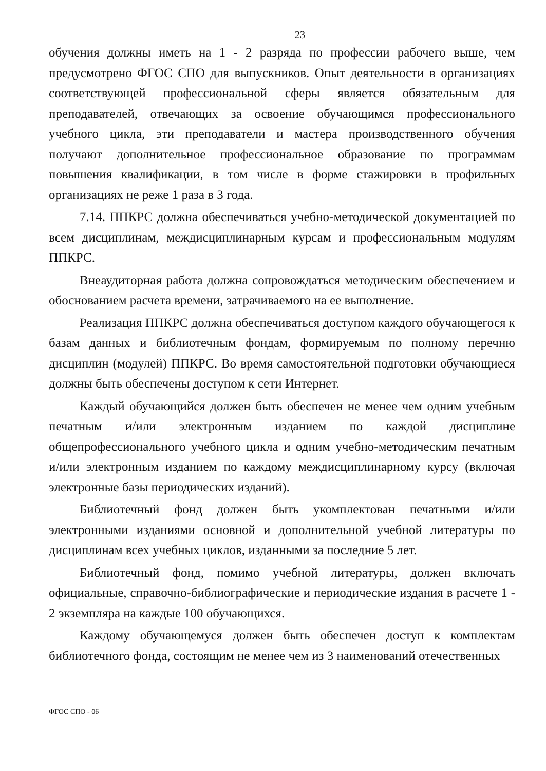23
обучения должны иметь на 1 - 2 разряда по профессии рабочего выше, чем предусмотрено ФГОС СПО для выпускников. Опыт деятельности в организациях соответствующей профессиональной сферы является обязательным для преподавателей, отвечающих за освоение обучающимся профессионального учебного цикла, эти преподаватели и мастера производственного обучения получают дополнительное профессиональное образование по программам повышения квалификации, в том числе в форме стажировки в профильных организациях не реже 1 раза в 3 года.
7.14. ППКРС должна обеспечиваться учебно-методической документацией по всем дисциплинам, междисциплинарным курсам и профессиональным модулям ППКРС.
Внеаудиторная работа должна сопровождаться методическим обеспечением и обоснованием расчета времени, затрачиваемого на ее выполнение.
Реализация ППКРС должна обеспечиваться доступом каждого обучающегося к базам данных и библиотечным фондам, формируемым по полному перечню дисциплин (модулей) ППКРС. Во время самостоятельной подготовки обучающиеся должны быть обеспечены доступом к сети Интернет.
Каждый обучающийся должен быть обеспечен не менее чем одним учебным печатным и/или электронным изданием по каждой дисциплине общепрофессионального учебного цикла и одним учебно-методическим печатным и/или электронным изданием по каждому междисциплинарному курсу (включая электронные базы периодических изданий).
Библиотечный фонд должен быть укомплектован печатными и/или электронными изданиями основной и дополнительной учебной литературы по дисциплинам всех учебных циклов, изданными за последние 5 лет.
Библиотечный фонд, помимо учебной литературы, должен включать официальные, справочно-библиографические и периодические издания в расчете 1 - 2 экземпляра на каждые 100 обучающихся.
Каждому обучающемуся должен быть обеспечен доступ к комплектам библиотечного фонда, состоящим не менее чем из 3 наименований отечественных
ФГОС СПО - 06